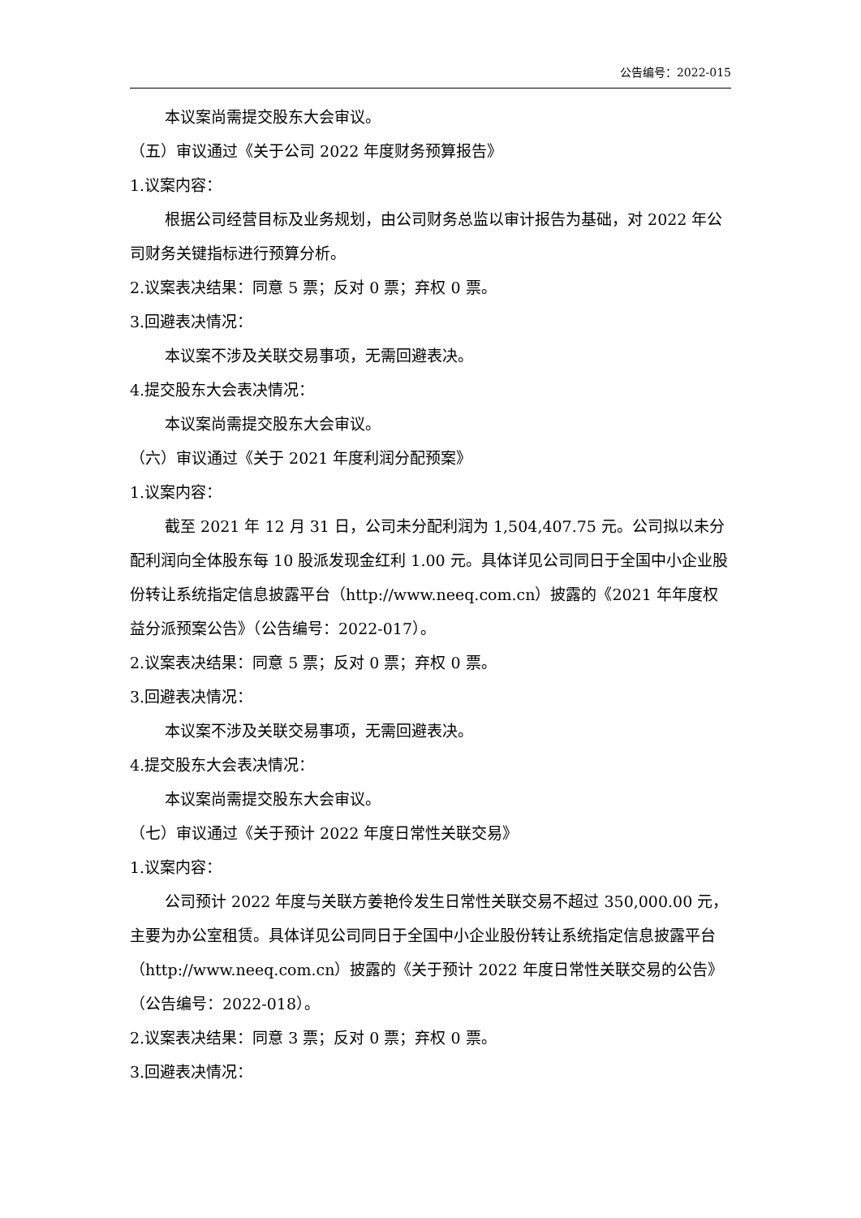公告编号：2022-015
本议案尚需提交股东大会审议。
（五）审议通过《关于公司 2022 年度财务预算报告》
1.议案内容：
根据公司经营目标及业务规划，由公司财务总监以审计报告为基础，对 2022 年公司财务关键指标进行预算分析。
2.议案表决结果：同意 5 票；反对 0 票；弃权 0 票。
3.回避表决情况：
本议案不涉及关联交易事项，无需回避表决。
4.提交股东大会表决情况：
本议案尚需提交股东大会审议。
（六）审议通过《关于 2021 年度利润分配预案》
1.议案内容：
截至 2021 年 12 月 31 日，公司未分配利润为 1,504,407.75 元。公司拟以未分配利润向全体股东每 10 股派发现金红利 1.00 元。具体详见公司同日于全国中小企业股份转让系统指定信息披露平台（http://www.neeq.com.cn）披露的《2021 年年度权益分派预案公告》（公告编号：2022-017）。
2.议案表决结果：同意 5 票；反对 0 票；弃权 0 票。
3.回避表决情况：
本议案不涉及关联交易事项，无需回避表决。
4.提交股东大会表决情况：
本议案尚需提交股东大会审议。
（七）审议通过《关于预计 2022 年度日常性关联交易》
1.议案内容：
公司预计 2022 年度与关联方姜艳伶发生日常性关联交易不超过 350,000.00 元，主要为办公室租赁。具体详见公司同日于全国中小企业股份转让系统指定信息披露平台（http://www.neeq.com.cn）披露的《关于预计 2022 年度日常性关联交易的公告》（公告编号：2022-018）。
2.议案表决结果：同意 3 票；反对 0 票；弃权 0 票。
3.回避表决情况：